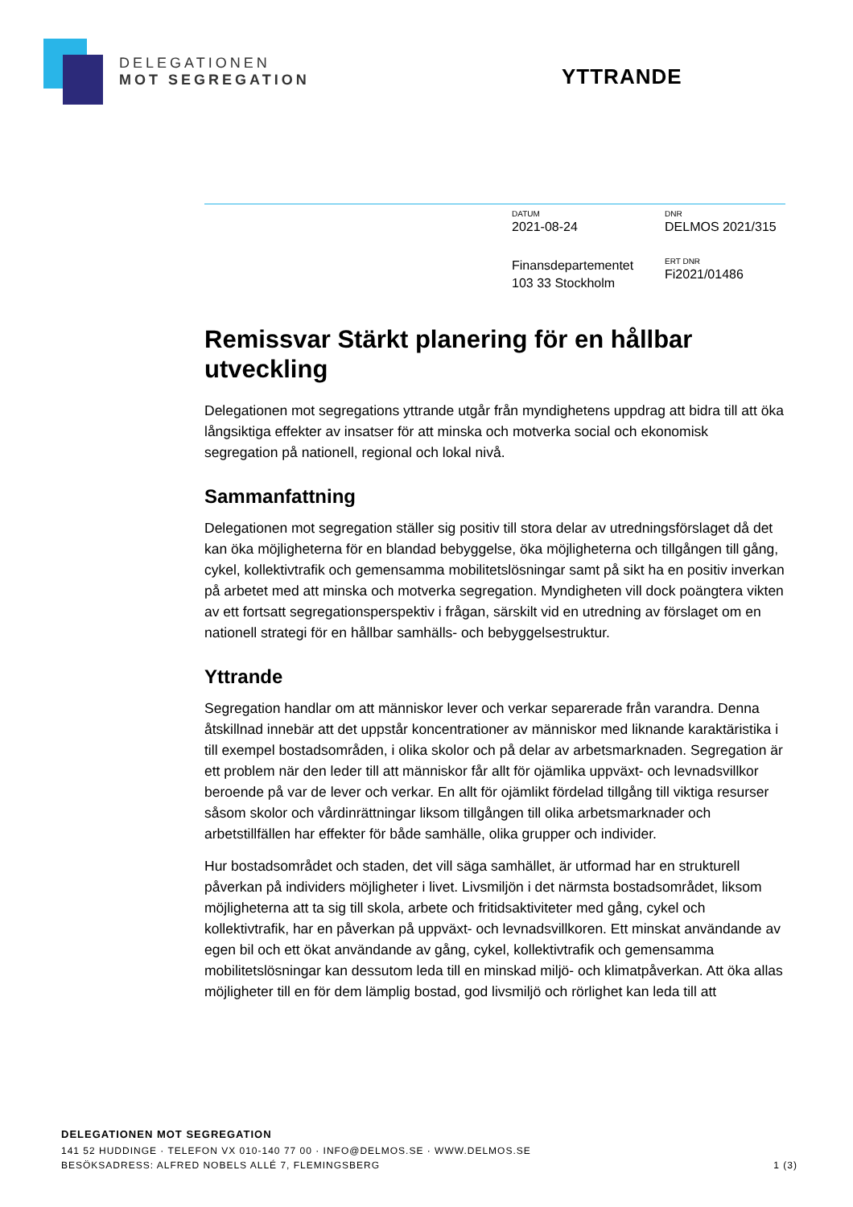DELEGATIONEN
MOT SEGREGATION
YTTRANDE
DATUM
2021-08-24
DNR
DELMOS 2021/315
Finansdepartementet
103 33 Stockholm
ERT DNR
Fi2021/01486
Remissvar Stärkt planering för en hållbar utveckling
Delegationen mot segregations yttrande utgår från myndighetens uppdrag att bidra till att öka långsiktiga effekter av insatser för att minska och motverka social och ekonomisk segregation på nationell, regional och lokal nivå.
Sammanfattning
Delegationen mot segregation ställer sig positiv till stora delar av utredningsförslaget då det kan öka möjligheterna för en blandad bebyggelse, öka möjligheterna och tillgången till gång, cykel, kollektivtrafik och gemensamma mobilitetslösningar samt på sikt ha en positiv inverkan på arbetet med att minska och motverka segregation. Myndigheten vill dock poängtera vikten av ett fortsatt segregationsperspektiv i frågan, särskilt vid en utredning av förslaget om en nationell strategi för en hållbar samhälls- och bebyggelsestruktur.
Yttrande
Segregation handlar om att människor lever och verkar separerade från varandra. Denna åtskillnad innebär att det uppstår koncentrationer av människor med liknande karaktäristika i till exempel bostadsområden, i olika skolor och på delar av arbetsmarknaden. Segregation är ett problem när den leder till att människor får allt för ojämlika uppväxt- och levnadsvillkor beroende på var de lever och verkar. En allt för ojämlikt fördelad tillgång till viktiga resurser såsom skolor och vårdinrättningar liksom tillgången till olika arbetsmarknader och arbetstillfällen har effekter för både samhälle, olika grupper och individer.
Hur bostadsområdet och staden, det vill säga samhället, är utformad har en strukturell påverkan på individers möjligheter i livet. Livsmiljön i det närmsta bostadsområdet, liksom möjligheterna att ta sig till skola, arbete och fritidsaktiviteter med gång, cykel och kollektivtrafik, har en påverkan på uppväxt- och levnadsvillkoren. Ett minskat användande av egen bil och ett ökat användande av gång, cykel, kollektivtrafik och gemensamma mobilitetslösningar kan dessutom leda till en minskad miljö- och klimatpåverkan. Att öka allas möjligheter till en för dem lämplig bostad, god livsmiljö och rörlighet kan leda till att
DELEGATIONEN MOT SEGREGATION
141 52 HUDDINGE · TELEFON VX 010-140 77 00 · INFO@DELMOS.SE · WWW.DELMOS.SE
BESÖKSADRESS: ALFRED NOBELS ALLÉ 7, FLEMINGSBERG 1 (3)